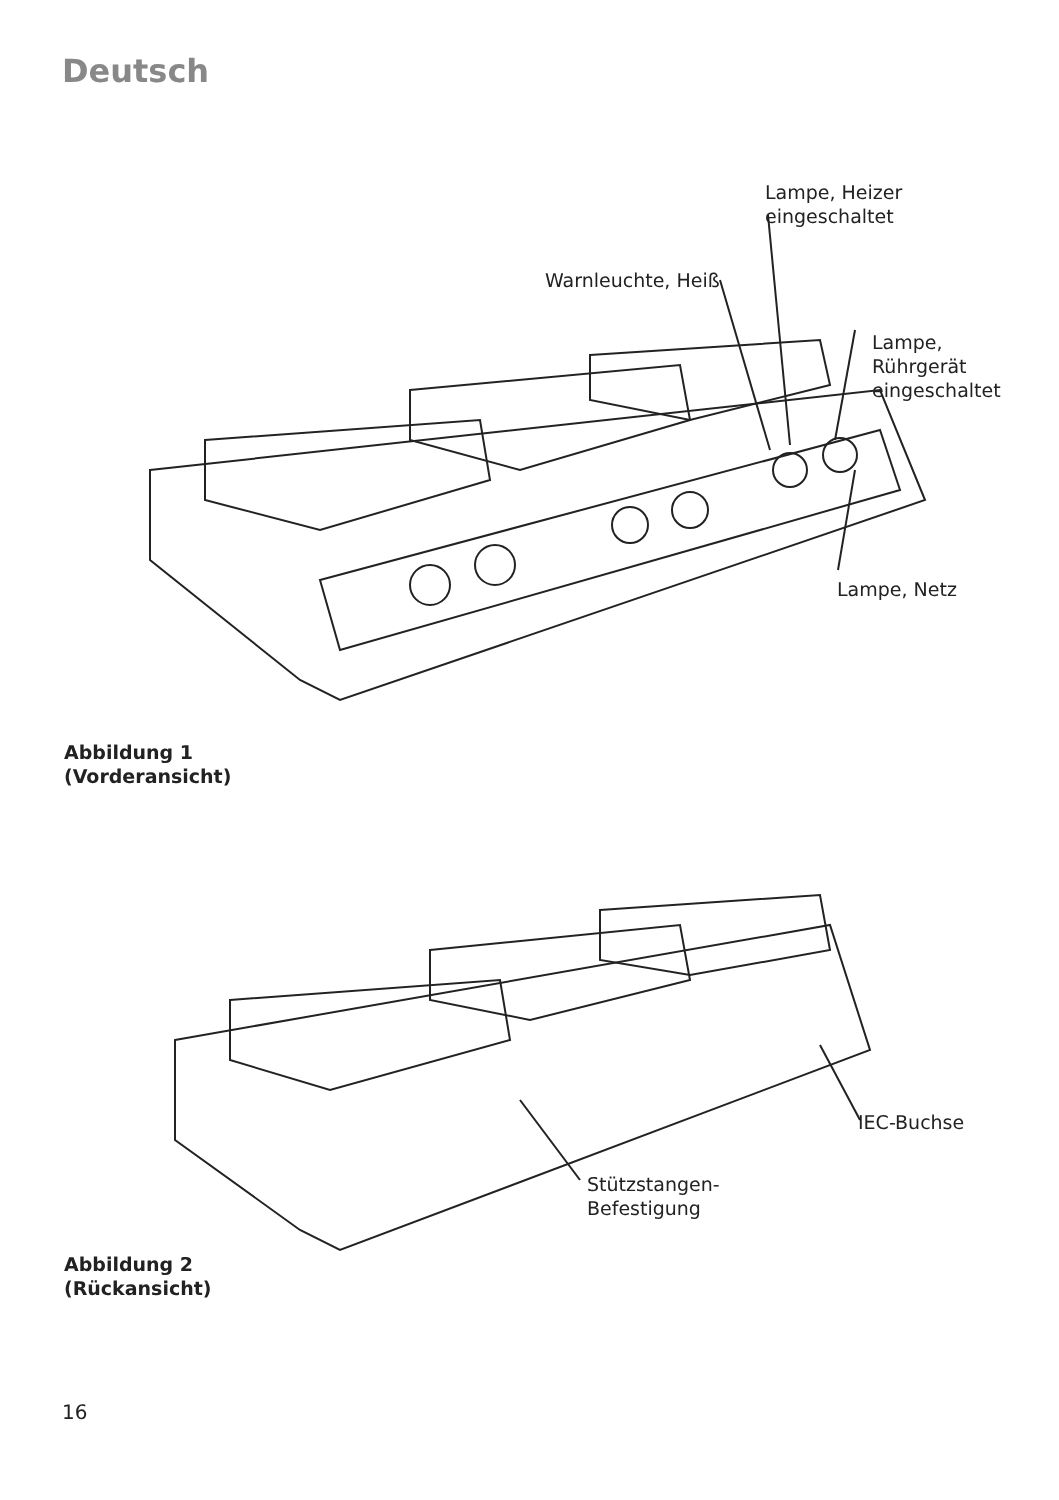Deutsch
Lampe, Heizer
eingeschaltet
Warnleuchte, Heiß
Lampe,
Rührgerät
eingeschaltet
Lampe, Netz
Abbildung 1
(Vorderansicht)
IEC-Buchse
Stützstangen-
Befestigung
Abbildung 2
(Rückansicht)
16